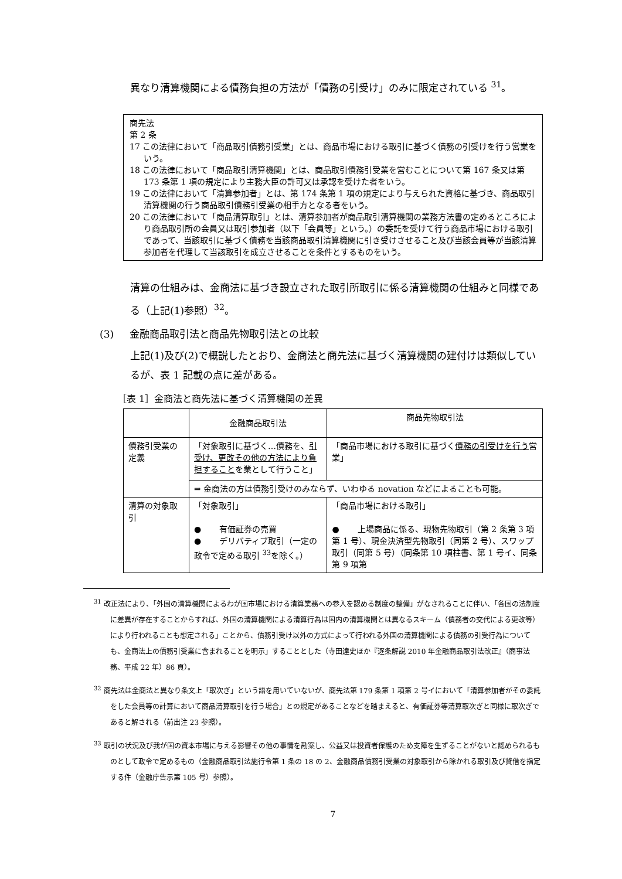異なり清算機関による債務負担の方法が「債務の引受け」のみに限定されている <sup>31</sup>。
商先法
第 2 条
17 この法律において「商品取引債務引受業」とは、商品市場における取引に基づく債務の引受けを行う営業をいう。
18 この法律において「商品取引清算機関」とは、商品取引債務引受業を営むことについて第 167 条又は第 173 条第 1 項の規定により主務大臣の許可又は承認を受けた者をいう。
19 この法律において「清算参加者」とは、第 174 条第 1 項の規定により与えられた資格に基づき、商品取引清算機関の行う商品取引債務引受業の相手方となる者をいう。
20 この法律において「商品清算取引」とは、清算参加者が商品取引清算機関の業務方法書の定めるところにより商品取引所の会員又は取引参加者（以下「会員等」という。）の委託を受けて行う商品市場における取引であって、当該取引に基づく債務を当該商品取引清算機関に引き受けさせること及び当該会員等が当該清算参加者を代理して当該取引を成立させることを条件とするものをいう。
清算の仕組みは、金商法に基づき設立された取引所取引に係る清算機関の仕組みと同様である（上記(1)参照）<sup>32</sup>。
(3) 金融商品取引法と商品先物取引法との比較
上記(1)及び(2)で概説したとおり、金商法と商先法に基づく清算機関の建付けは類似しているが、表 1 記載の点に差がある。
［表 1］金商法と商先法に基づく清算機関の差異
| | 金融商品取引法 | 商品先物取引法 |
| 債務引受業の定義 | 「対象取引に基づく…債務を、 引受け、更改その他の方法により負担すること を業として行うこと」 | 「商品市場における取引に基づく 債務の引受けを行う 営業」 |
| | ⇒ 金商法の方は債務引受けのみならず、いわゆる novation などによることも可能。 | |
| 清算の対象取引 | 「対象取引」 ● 有価証券の売買 ● デリバティブ取引（一定の政令で定める取引 <sup>33</sup>を除く。） | 「商品市場における取引」 ● 上場商品に係る、現物先物取引（第 2 条第 3 項第 1 号）、現金決済型先物取引（同第 2 号）、スワップ取引（同第 5 号）（同条第 10 項柱書、第 1 号イ、同条第 9 項第 |
<sup>31</sup> 改正法により、「外国の清算機関によるわが国市場における清算業務への参入を認める制度の整備」がなされることに伴い、「各国の法制度に差異が存在することからすれば、外国の清算機関による清算行為は国内の清算機関とは異なるスキーム（債務者の交代による更改等）により行われることも想定される」ことから、債務引受け以外の方式によって行われる外国の清算機関による債務の引受行為についても、金商法上の債務引受業に含まれることを明示」することとした（寺田達史ほか『逐条解説 2010 年金融商品取引法改正』（商事法務、平成 22 年）86 頁）。
<sup>32</sup> 商先法は金商法と異なり条文上「取次ぎ」という語を用いていないが、商先法第 179 条第 1 項第 2 号イにおいて「清算参加者がその委託をした会員等の計算において商品清算取引を行う場合」との規定があることなどを踏まえると、有価証券等清算取次ぎと同様に取次ぎであると解される（前出注 23 参照）。
<sup>33</sup> 取引の状況及び我が国の資本市場に与える影響その他の事情を勘案し、公益又は投資者保護のため支障を生ずることがないと認められるものとして政令で定めるもの（金融商品取引法施行令第 1 条の 18 の 2、金融商品債務引受業の対象取引から除かれる取引及び貸借を指定する件（金融庁告示第 105 号）参照）。
7